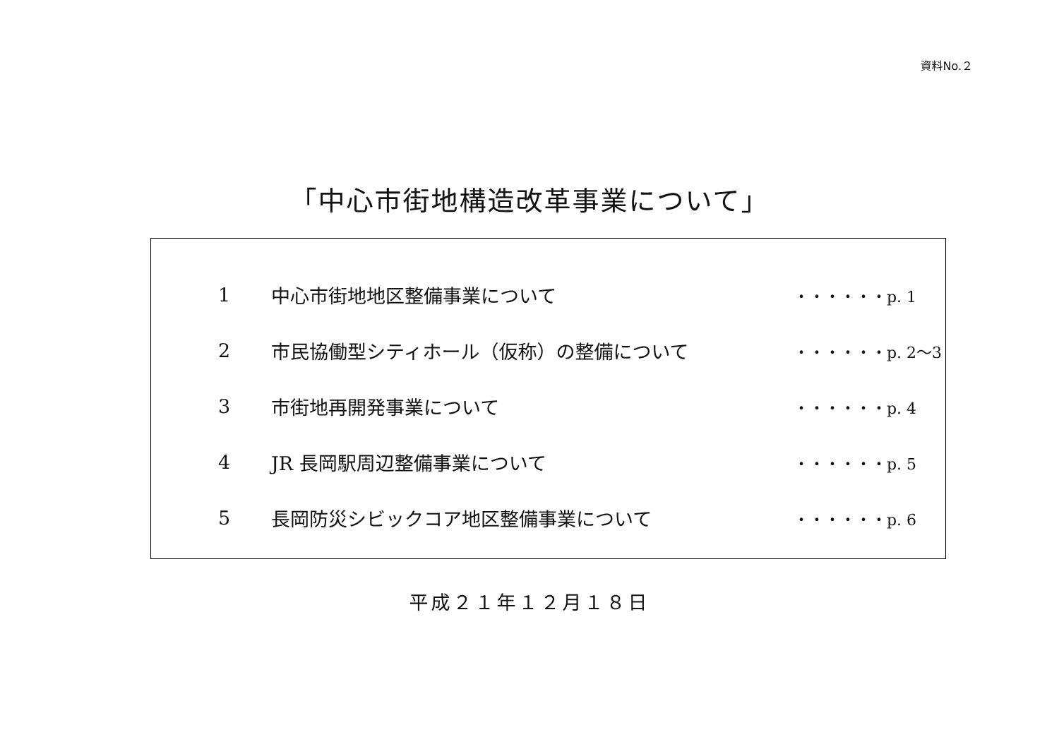資料No.２
「中心市街地構造改革事業について」
| 1 | 中心市街地地区整備事業について | ・・・・・・p. 1 |
| 2 | 市民協働型シティホール（仮称）の整備について | ・・・・・・p. 2～3 |
| 3 | 市街地再開発事業について | ・・・・・・p. 4 |
| 4 | JR 長岡駅周辺整備事業について | ・・・・・・p. 5 |
| 5 | 長岡防災シビックコア地区整備事業について | ・・・・・・p. 6 |
平成２１年１２月１８日